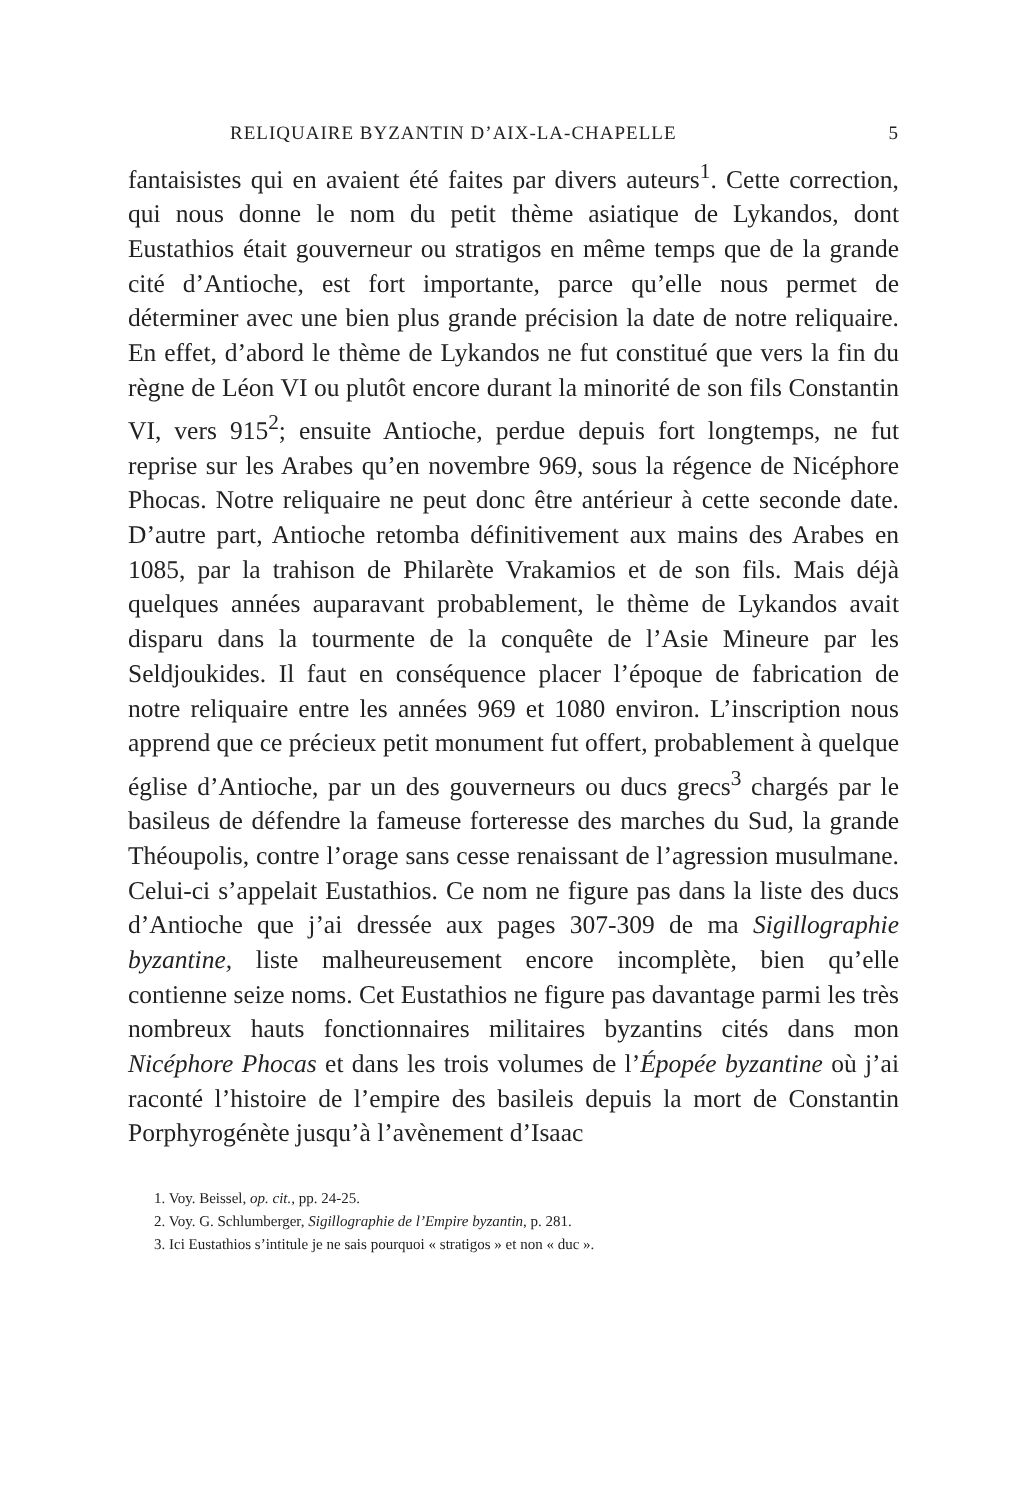RELIQUAIRE BYZANTIN D’AIX-LA-CHAPELLE 5
fantaisistes qui en avaient été faites par divers auteurs<sup>1</sup>. Cette correction, qui nous donne le nom du petit thème asiatique de Lykandos, dont Eustathios était gouverneur ou stratigos en même temps que de la grande cité d’Antioche, est fort importante, parce qu’elle nous permet de déterminer avec une bien plus grande précision la date de notre reliquaire. En effet, d’abord le thème de Lykandos ne fut constitué que vers la fin du règne de Léon VI ou plutôt encore durant la minorité de son fils Constantin VI, vers 915<sup>2</sup>; ensuite Antioche, perdue depuis fort longtemps, ne fut reprise sur les Arabes qu’en novembre 969, sous la régence de Nicéphore Phocas. Notre reliquaire ne peut donc être antérieur à cette seconde date. D’autre part, Antioche retomba définitivement aux mains des Arabes en 1085, par la trahison de Philarète Vrakamios et de son fils. Mais déjà quelques années auparavant probablement, le thème de Lykandos avait disparu dans la tourmente de la conquête de l’Asie Mineure par les Seldjoukides. Il faut en conséquence placer l’époque de fabrication de notre reliquaire entre les années 969 et 1080 environ. L’inscription nous apprend que ce précieux petit monument fut offert, probablement à quelque église d’Antioche, par un des gouverneurs ou ducs grecs<sup>3</sup> chargés par le basileus de défendre la fameuse forteresse des marches du Sud, la grande Théoupolis, contre l’orage sans cesse renaissant de l’agression musulmane. Celui-ci s’appelait Eustathios. Ce nom ne figure pas dans la liste des ducs d’Antioche que j’ai dressée aux pages 307-309 de ma Sigillographie byzantine, liste malheureusement encore incomplète, bien qu’elle contienne seize noms. Cet Eustathios ne figure pas davantage parmi les très nombreux hauts fonctionnaires militaires byzantins cités dans mon Nicéphore Phocas et dans les trois volumes de l’Épopée byzantine où j’ai raconté l’histoire de l’empire des basileis depuis la mort de Constantin Porphyrogénète jusqu’à l’avènement d’Isaac
1. Voy. Beissel, op. cit., pp. 24-25.
2. Voy. G. Schlumberger, Sigillographie de l’Empire byzantin, p. 281.
3. Ici Eustathios s’intitule je ne sais pourquoi « stratigos » et non « duc ».